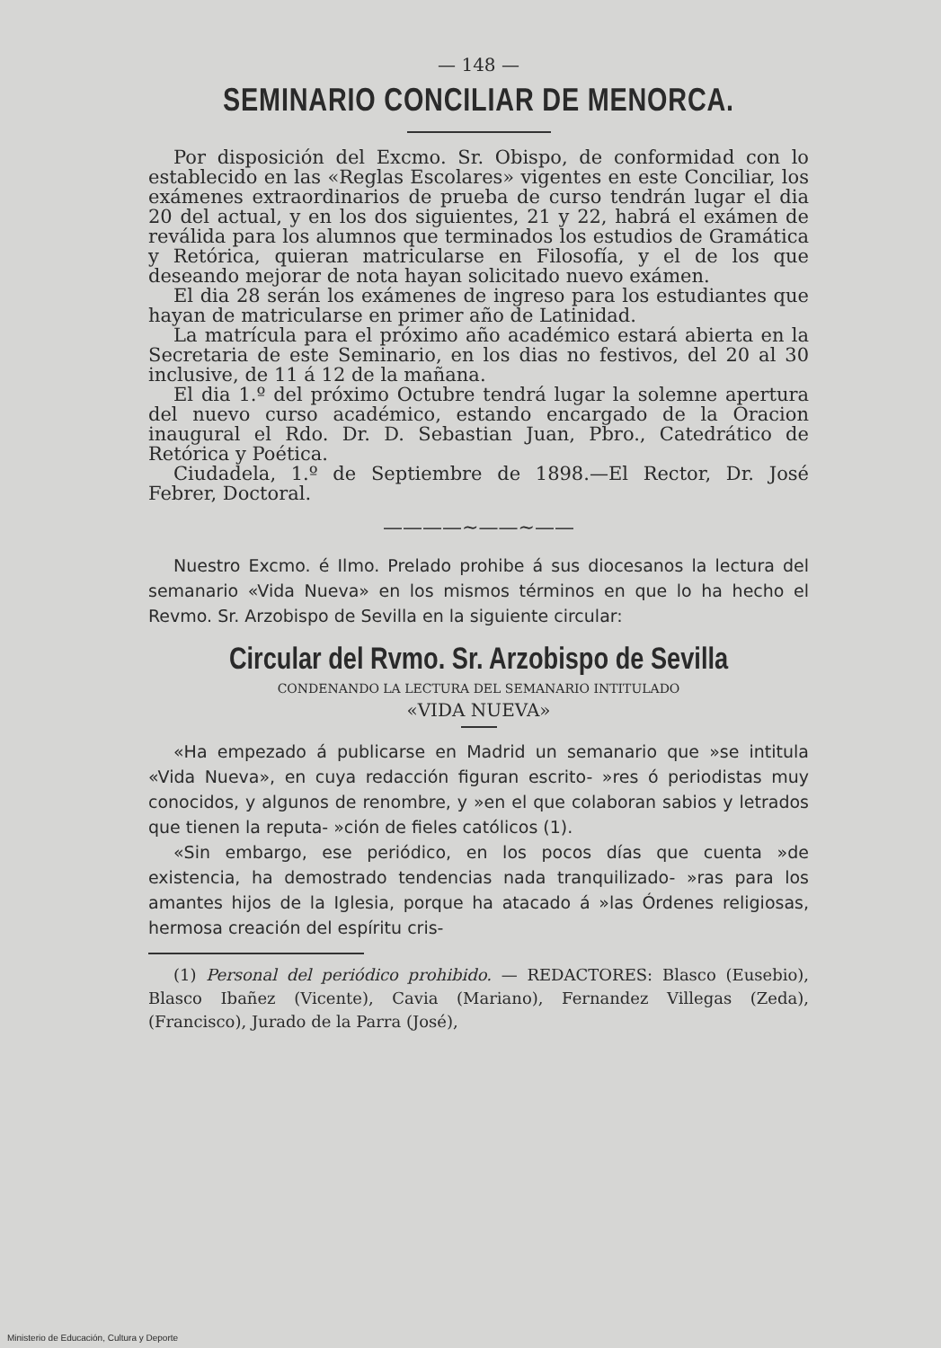— 148 —
SEMINARIO CONCILIAR DE MENORCA.
Por disposición del Excmo. Sr. Obispo, de conformidad con lo establecido en las «Reglas Escolares» vigentes en este Conciliar, los exámenes extraordinarios de prueba de curso tendrán lugar el dia 20 del actual, y en los dos siguientes, 21 y 22, habrá el exámen de reválida para los alumnos que terminados los estudios de Gramática y Retórica, quieran matricularse en Filosofía, y el de los que deseando mejorar de nota hayan solicitado nuevo exámen.
El dia 28 serán los exámenes de ingreso para los estudiantes que hayan de matricularse en primer año de Latinidad.
La matrícula para el próximo año académico estará abierta en la Secretaria de este Seminario, en los dias no festivos, del 20 al 30 inclusive, de 11 á 12 de la mañana.
El dia 1.º del próximo Octubre tendrá lugar la solemne apertura del nuevo curso académico, estando encargado de la Oracion inaugural el Rdo. Dr. D. Sebastian Juan, Pbro., Catedrático de Retórica y Poética.
Ciudadela, 1.º de Septiembre de 1898.—El Rector, Dr. José Febrer, Doctoral.
————~——~——
Nuestro Excmo. é Ilmo. Prelado prohibe á sus diocesanos la lectura del semanario «Vida Nueva» en los mismos términos en que lo ha hecho el Revmo. Sr. Arzobispo de Sevilla en la siguiente circular:
Circular del Rvmo. Sr. Arzobispo de Sevilla
CONDENANDO LA LECTURA DEL SEMANARIO INTITULADO
«VIDA NUEVA»
«Ha empezado á publicarse en Madrid un semanario que »se intitula «Vida Nueva», en cuya redacción figuran escrito- »res ó periodistas muy conocidos, y algunos de renombre, y »en el que colaboran sabios y letrados que tienen la reputa- »ción de fieles católicos (1).
«Sin embargo, ese periódico, en los pocos días que cuenta »de existencia, ha demostrado tendencias nada tranquilizado- »ras para los amantes hijos de la Iglesia, porque ha atacado á »las Órdenes religiosas, hermosa creación del espíritu cris-
(1) Personal del periódico prohibido. — REDACTORES: Blasco (Eusebio), Blasco Ibañez (Vicente), Cavia (Mariano), Fernandez Villegas (Zeda), (Francisco), Jurado de la Parra (José),
Ministerio de Educación, Cultura y Deporte